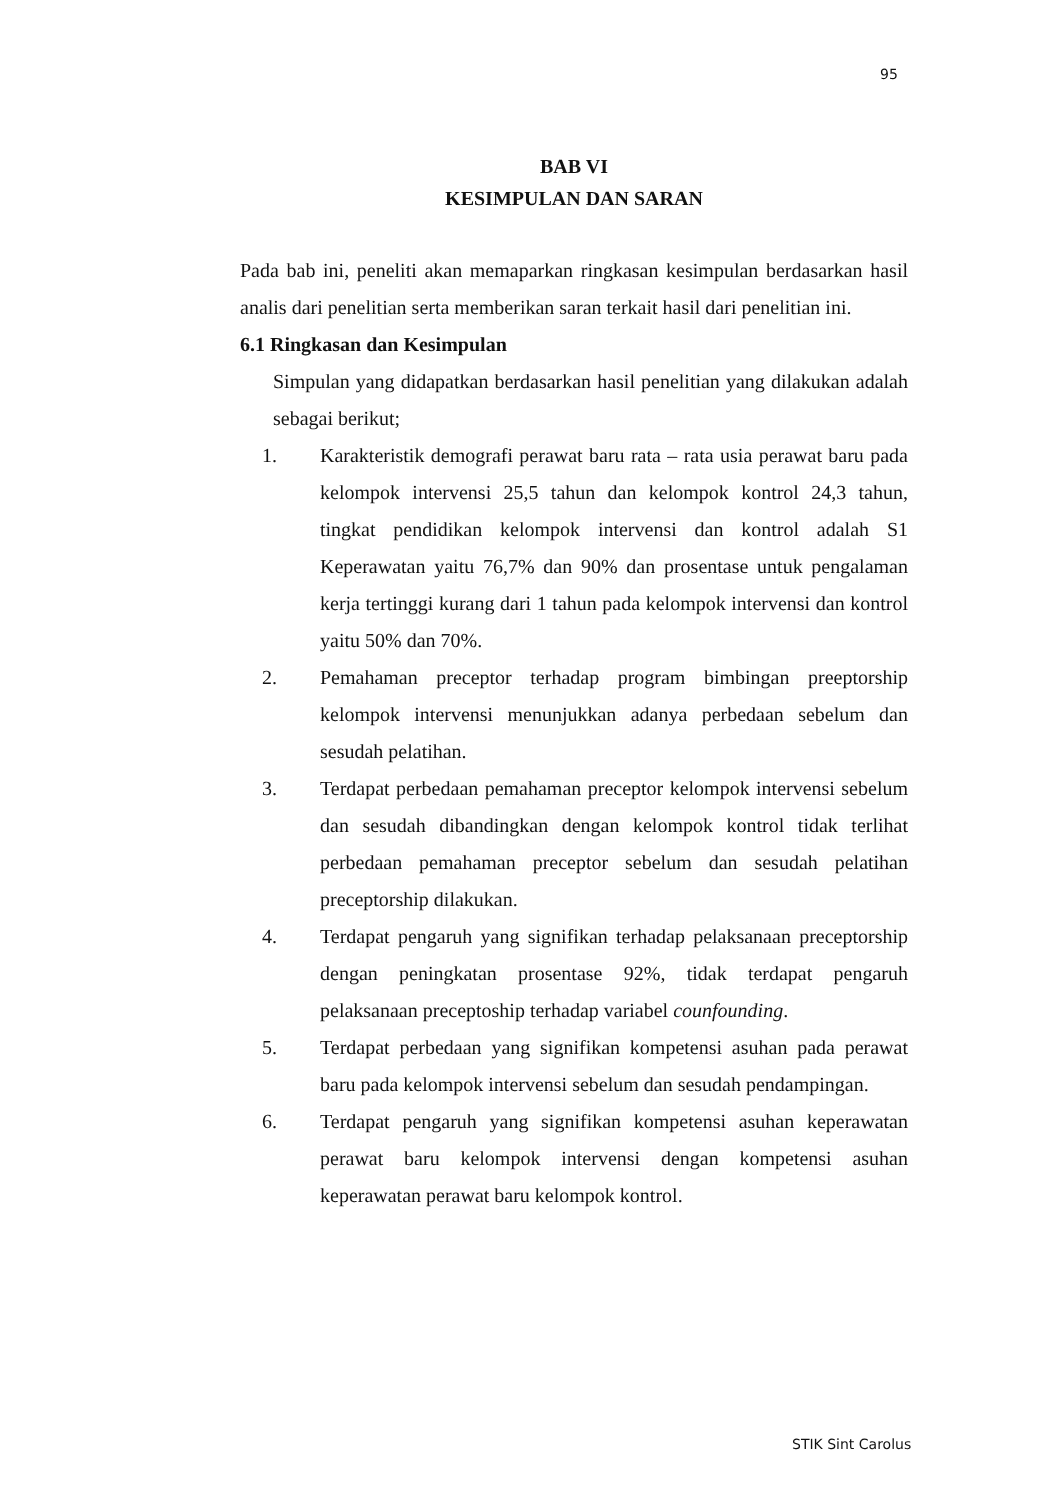95
BAB VI
KESIMPULAN DAN SARAN
Pada bab ini, peneliti akan memaparkan ringkasan kesimpulan berdasarkan hasil analis dari penelitian serta memberikan saran terkait hasil dari penelitian ini.
6.1 Ringkasan dan Kesimpulan
Simpulan yang didapatkan berdasarkan hasil penelitian yang dilakukan adalah sebagai berikut;
1. Karakteristik demografi perawat baru rata – rata usia perawat baru pada kelompok intervensi 25,5 tahun dan kelompok kontrol 24,3 tahun, tingkat pendidikan kelompok intervensi dan kontrol adalah S1 Keperawatan yaitu 76,7% dan 90% dan prosentase untuk pengalaman kerja tertinggi kurang dari 1 tahun pada kelompok intervensi dan kontrol yaitu 50% dan 70%.
2. Pemahaman preceptor terhadap program bimbingan preeptorship kelompok intervensi menunjukkan adanya perbedaan sebelum dan sesudah pelatihan.
3. Terdapat perbedaan pemahaman preceptor kelompok intervensi sebelum dan sesudah dibandingkan dengan kelompok kontrol tidak terlihat perbedaan pemahaman preceptor sebelum dan sesudah pelatihan preceptorship dilakukan.
4. Terdapat pengaruh yang signifikan terhadap pelaksanaan preceptorship dengan peningkatan prosentase 92%, tidak terdapat pengaruh pelaksanaan preceptoship terhadap variabel counfounding.
5. Terdapat perbedaan yang signifikan kompetensi asuhan pada perawat baru pada kelompok intervensi sebelum dan sesudah pendampingan.
6. Terdapat pengaruh yang signifikan kompetensi asuhan keperawatan perawat baru kelompok intervensi dengan kompetensi asuhan keperawatan perawat baru kelompok kontrol.
STIK Sint Carolus